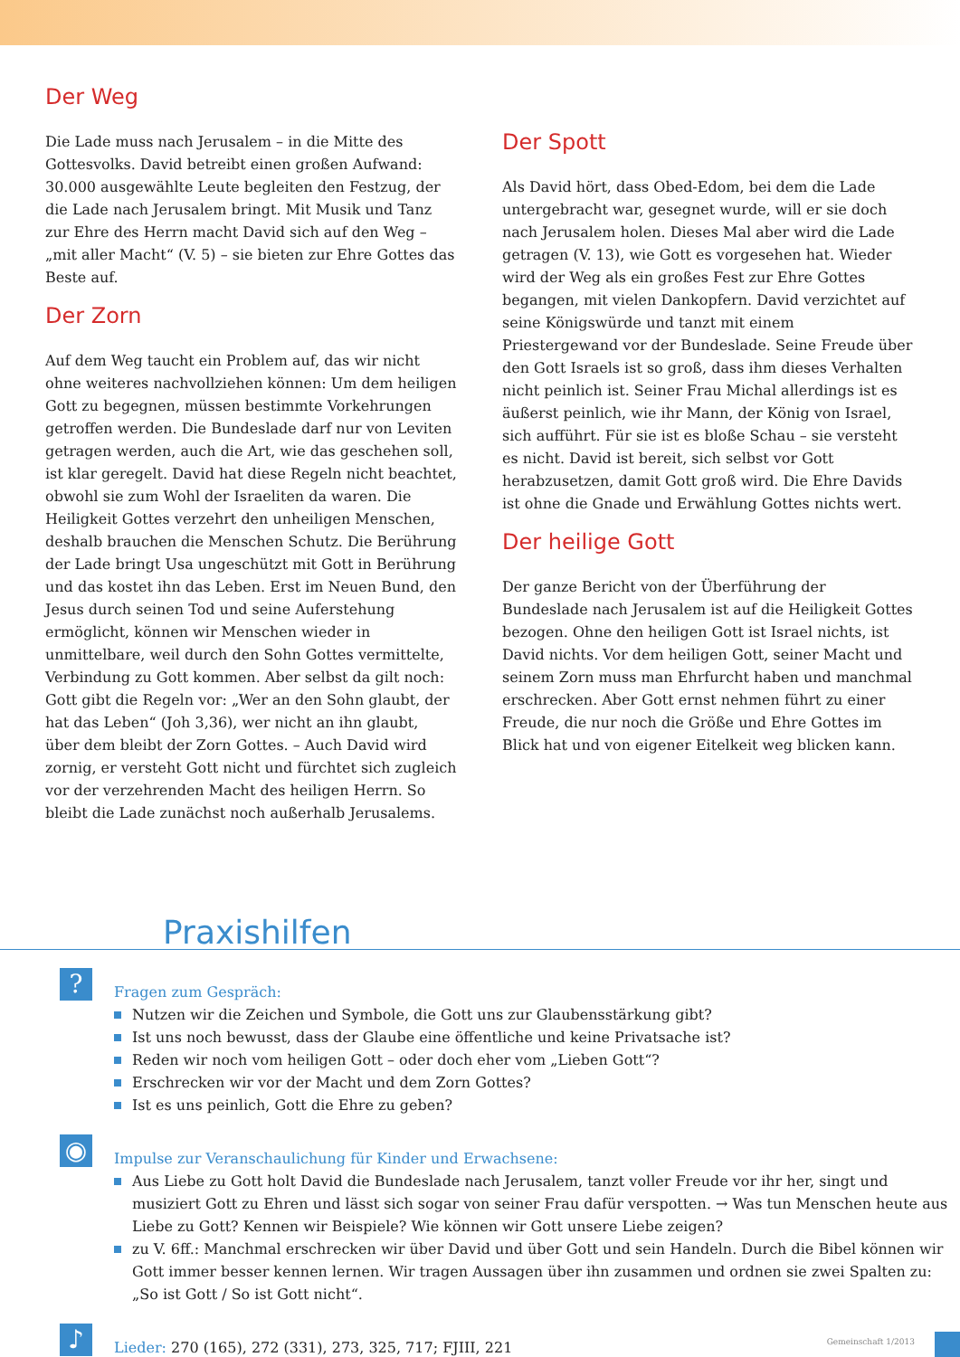Der Weg
Die Lade muss nach Jerusalem – in die Mitte des Gottesvolks. David betreibt einen großen Aufwand: 30.000 ausgewählte Leute begleiten den Festzug, der die Lade nach Jerusalem bringt. Mit Musik und Tanz zur Ehre des Herrn macht David sich auf den Weg – „mit aller Macht“ (V. 5) – sie bieten zur Ehre Gottes das Beste auf.
Der Zorn
Auf dem Weg taucht ein Problem auf, das wir nicht ohne weiteres nachvollziehen können: Um dem heiligen Gott zu begegnen, müssen bestimmte Vorkehrungen getroffen werden. Die Bundeslade darf nur von Leviten getragen werden, auch die Art, wie das geschehen soll, ist klar geregelt. David hat diese Regeln nicht beachtet, obwohl sie zum Wohl der Israeliten da waren. Die Heiligkeit Gottes verzehrt den unheiligen Menschen, deshalb brauchen die Menschen Schutz. Die Berührung der Lade bringt Usa ungeschützt mit Gott in Berührung und das kostet ihn das Leben. Erst im Neuen Bund, den Jesus durch seinen Tod und seine Auferstehung ermöglicht, können wir Menschen wieder in unmittelbare, weil durch den Sohn Gottes vermittelte, Verbindung zu Gott kommen. Aber selbst da gilt noch: Gott gibt die Regeln vor: „Wer an den Sohn glaubt, der hat das Leben“ (Joh 3,36), wer nicht an ihn glaubt, über dem bleibt der Zorn Gottes. – Auch David wird zornig, er versteht Gott nicht und fürchtet sich zugleich vor der verzehrenden Macht des heiligen Herrn. So bleibt die Lade zunächst noch außerhalb Jerusalems.
Der Spott
Als David hört, dass Obed-Edom, bei dem die Lade untergebracht war, gesegnet wurde, will er sie doch nach Jerusalem holen. Dieses Mal aber wird die Lade getragen (V. 13), wie Gott es vorgesehen hat. Wieder wird der Weg als ein großes Fest zur Ehre Gottes begangen, mit vielen Dankopfern. David verzichtet auf seine Königswürde und tanzt mit einem Priestergewand vor der Bundeslade. Seine Freude über den Gott Israels ist so groß, dass ihm dieses Verhalten nicht peinlich ist. Seiner Frau Michal allerdings ist es äußerst peinlich, wie ihr Mann, der König von Israel, sich aufführt. Für sie ist es bloße Schau – sie versteht es nicht. David ist bereit, sich selbst vor Gott herabzusetzen, damit Gott groß wird. Die Ehre Davids ist ohne die Gnade und Erwählung Gottes nichts wert.
Der heilige Gott
Der ganze Bericht von der Überführung der Bundeslade nach Jerusalem ist auf die Heiligkeit Gottes bezogen. Ohne den heiligen Gott ist Israel nichts, ist David nichts. Vor dem heiligen Gott, seiner Macht und seinem Zorn muss man Ehrfurcht haben und manchmal erschrecken. Aber Gott ernst nehmen führt zu einer Freude, die nur noch die Größe und Ehre Gottes im Blick hat und von eigener Eitelkeit weg blicken kann.
Praxishilfen
?
Fragen zum Gespräch:
Nutzen wir die Zeichen und Symbole, die Gott uns zur Glaubensstärkung gibt?
Ist uns noch bewusst, dass der Glaube eine öffentliche und keine Privatsache ist?
Reden wir noch vom heiligen Gott – oder doch eher vom „Lieben Gott“?
Erschrecken wir vor der Macht und dem Zorn Gottes?
Ist es uns peinlich, Gott die Ehre zu geben?
◉
Impulse zur Veranschaulichung für Kinder und Erwachsene:
Aus Liebe zu Gott holt David die Bundeslade nach Jerusalem, tanzt voller Freude vor ihr her, singt und musiziert Gott zu Ehren und lässt sich sogar von seiner Frau dafür verspotten. → Was tun Menschen heute aus Liebe zu Gott? Kennen wir Beispiele? Wie können wir Gott unsere Liebe zeigen?
zu V. 6ff.: Manchmal erschrecken wir über David und über Gott und sein Handeln. Durch die Bibel können wir Gott immer besser kennen lernen. Wir tragen Aussagen über ihn zusammen und ordnen sie zwei Spalten zu: „So ist Gott / So ist Gott nicht“.
♪
Lieder: 270 (165), 272 (331), 273, 325, 717; FJIII, 221
Gemeinschaft 1/2013